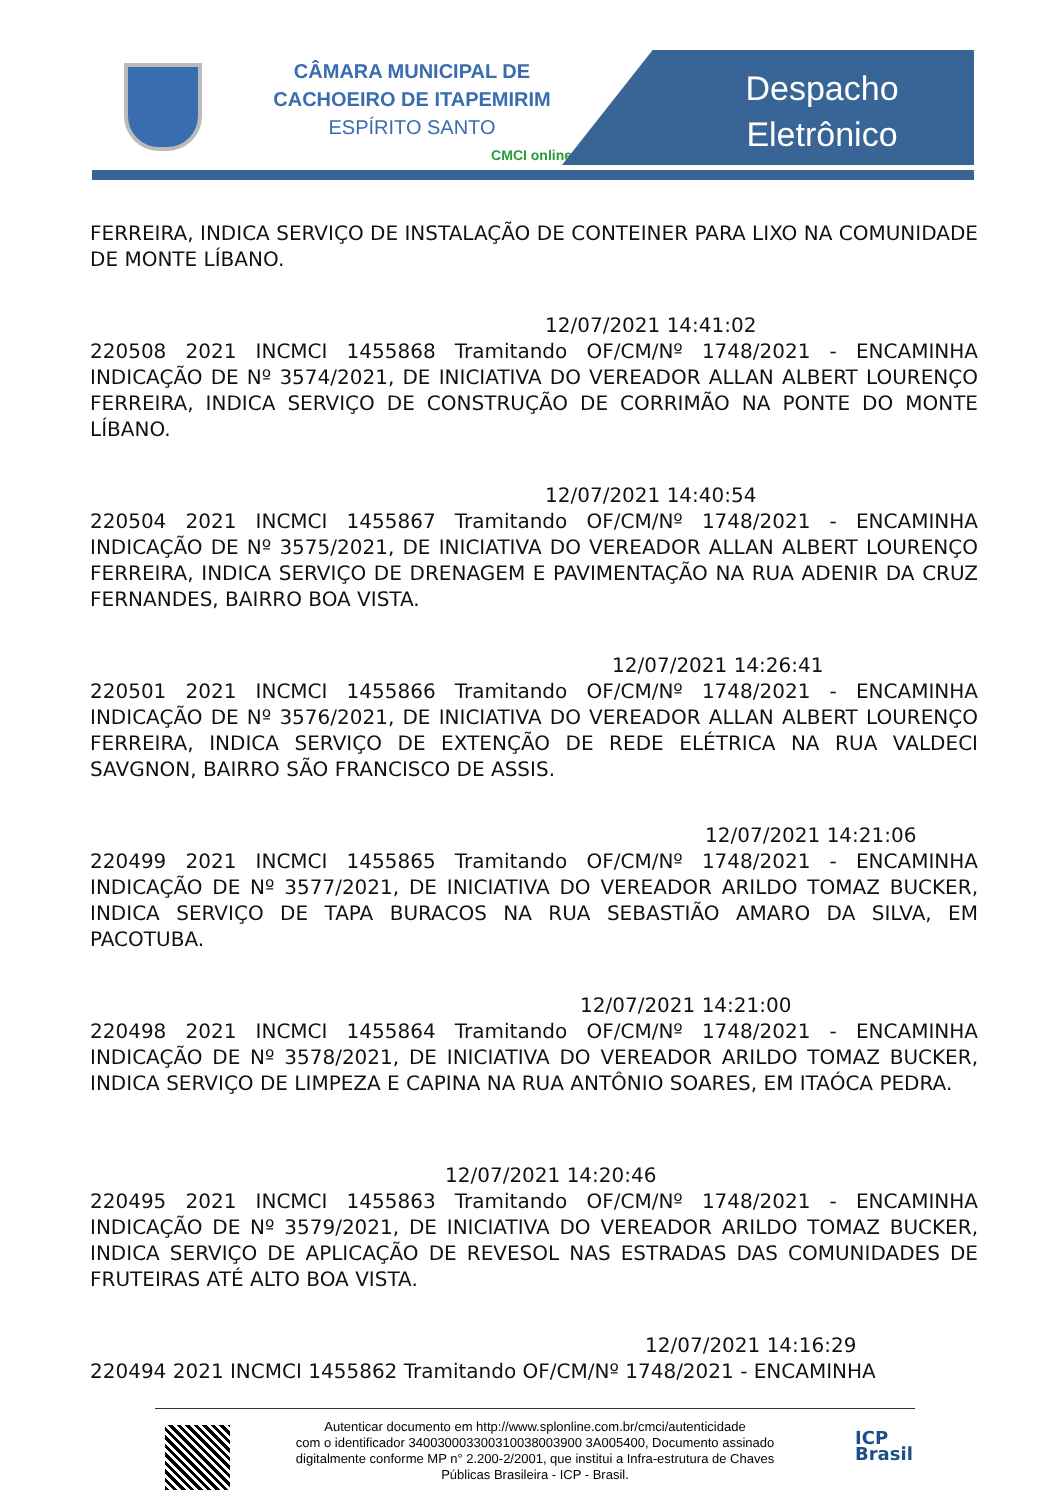CÂMARA MUNICIPAL DE
CACHOEIRO DE ITAPEMIRIM
ESPÍRITO SANTO
CMCI online
Despacho
Eletrônico
FERREIRA, INDICA SERVIÇO DE INSTALAÇÃO DE CONTEINER PARA LIXO NA COMUNIDADE DE MONTE LÍBANO.
12/07/2021 14:41:02
220508 2021 INCMCI 1455868 Tramitando OF/CM/Nº 1748/2021 - ENCAMINHA INDICAÇÃO DE Nº 3574/2021, DE INICIATIVA DO VEREADOR ALLAN ALBERT LOURENÇO FERREIRA, INDICA SERVIÇO DE CONSTRUÇÃO DE CORRIMÃO NA PONTE DO MONTE LÍBANO.
12/07/2021 14:40:54
220504 2021 INCMCI 1455867 Tramitando OF/CM/Nº 1748/2021 - ENCAMINHA INDICAÇÃO DE Nº 3575/2021, DE INICIATIVA DO VEREADOR ALLAN ALBERT LOURENÇO FERREIRA, INDICA SERVIÇO DE DRENAGEM E PAVIMENTAÇÃO NA RUA ADENIR DA CRUZ FERNANDES, BAIRRO BOA VISTA.
12/07/2021 14:26:41
220501 2021 INCMCI 1455866 Tramitando OF/CM/Nº 1748/2021 - ENCAMINHA INDICAÇÃO DE Nº 3576/2021, DE INICIATIVA DO VEREADOR ALLAN ALBERT LOURENÇO FERREIRA, INDICA SERVIÇO DE EXTENÇÃO DE REDE ELÉTRICA NA RUA VALDECI SAVGNON, BAIRRO SÃO FRANCISCO DE ASSIS.
12/07/2021 14:21:06
220499 2021 INCMCI 1455865 Tramitando OF/CM/Nº 1748/2021 - ENCAMINHA INDICAÇÃO DE Nº 3577/2021, DE INICIATIVA DO VEREADOR ARILDO TOMAZ BUCKER, INDICA SERVIÇO DE TAPA BURACOS NA RUA SEBASTIÃO AMARO DA SILVA, EM PACOTUBA.
12/07/2021 14:21:00
220498 2021 INCMCI 1455864 Tramitando OF/CM/Nº 1748/2021 - ENCAMINHA INDICAÇÃO DE Nº 3578/2021, DE INICIATIVA DO VEREADOR ARILDO TOMAZ BUCKER, INDICA SERVIÇO DE LIMPEZA E CAPINA NA RUA ANTÔNIO SOARES, EM ITAÓCA PEDRA.
12/07/2021 14:20:46
220495 2021 INCMCI 1455863 Tramitando OF/CM/Nº 1748/2021 - ENCAMINHA INDICAÇÃO DE Nº 3579/2021, DE INICIATIVA DO VEREADOR ARILDO TOMAZ BUCKER, INDICA SERVIÇO DE APLICAÇÃO DE REVESOL NAS ESTRADAS DAS COMUNIDADES DE FRUTEIRAS ATÉ ALTO BOA VISTA.
12/07/2021 14:16:29
220494 2021 INCMCI 1455862 Tramitando OF/CM/Nº 1748/2021 - ENCAMINHA
Autenticar documento em http://www.splonline.com.br/cmci/autenticidade
com o identificador 340030003300310038003900 3A005400, Documento assinado
digitalmente conforme MP n° 2.200-2/2001, que institui a Infra-estrutura de Chaves
Públicas Brasileira - ICP - Brasil.
ICP
Brasil